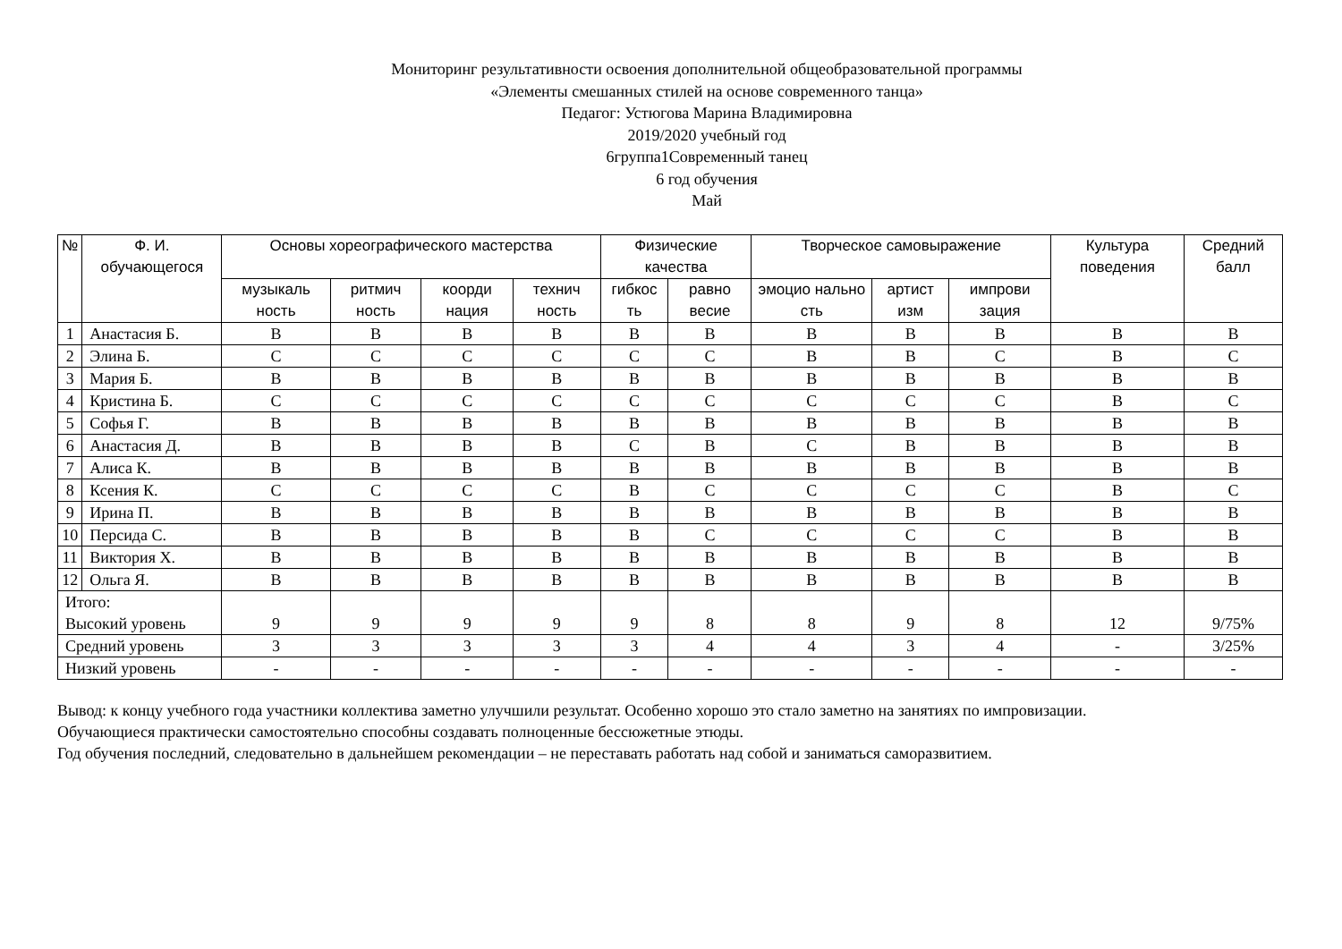Мониторинг результативности освоения дополнительной общеобразовательной программы
«Элементы смешанных стилей на основе современного танца»
Педагог: Устюгова Марина Владимировна
2019/2020 учебный год
6группа1Современный танец
6 год обучения
Май
| № | Ф. И. обучающегося | Основы хореографического мастерства | | | | Физические качества | | Творческое самовыражение | | | Культура поведения | Средний балл |
| --- | --- | --- | --- | --- | --- | --- | --- | --- | --- | --- | --- | --- |
| | | музыкаль ность | ритмич ность | коорди нация | технич ность | гибкос ть | равно весие | эмоцио нально сть | артист изм | импрови зация | | |
| 1 | Анастасия Б. | В | В | В | В | В | В | В | В | В | В | В |
| 2 | Элина Б. | С | С | С | С | С | С | В | В | С | В | С |
| 3 | Мария Б. | В | В | В | В | В | В | В | В | В | В | В |
| 4 | Кристина Б. | С | С | С | С | С | С | С | С | С | В | С |
| 5 | Софья Г. | В | В | В | В | В | В | В | В | В | В | В |
| 6 | Анастасия Д. | В | В | В | В | С | В | С | В | В | В | В |
| 7 | Алиса К. | В | В | В | В | В | В | В | В | В | В | В |
| 8 | Ксения К. | С | С | С | С | В | С | С | С | С | В | С |
| 9 | Ирина П. | В | В | В | В | В | В | В | В | В | В | В |
| 10 | Персида С. | В | В | В | В | В | С | С | С | С | В | В |
| 11 | Виктория Х. | В | В | В | В | В | В | В | В | В | В | В |
| 12 | Ольга Я. | В | В | В | В | В | В | В | В | В | В | В |
| Итого: Высокий уровень | | 9 | 9 | 9 | 9 | 9 | 8 | 8 | 9 | 8 | 12 | 9/75% |
| Средний уровень | | 3 | 3 | 3 | 3 | 3 | 4 | 4 | 3 | 4 | - | 3/25% |
| Низкий уровень | | - | - | - | - | - | - | - | - | - | - | - |
Вывод: к концу учебного года участники коллектива заметно улучшили результат. Особенно хорошо это стало заметно на занятиях по импровизации.
Обучающиеся практически самостоятельно способны создавать полноценные бессюжетные этюды.
Год обучения последний, следовательно в дальнейшем рекомендации – не переставать работать над собой и заниматься саморазвитием.